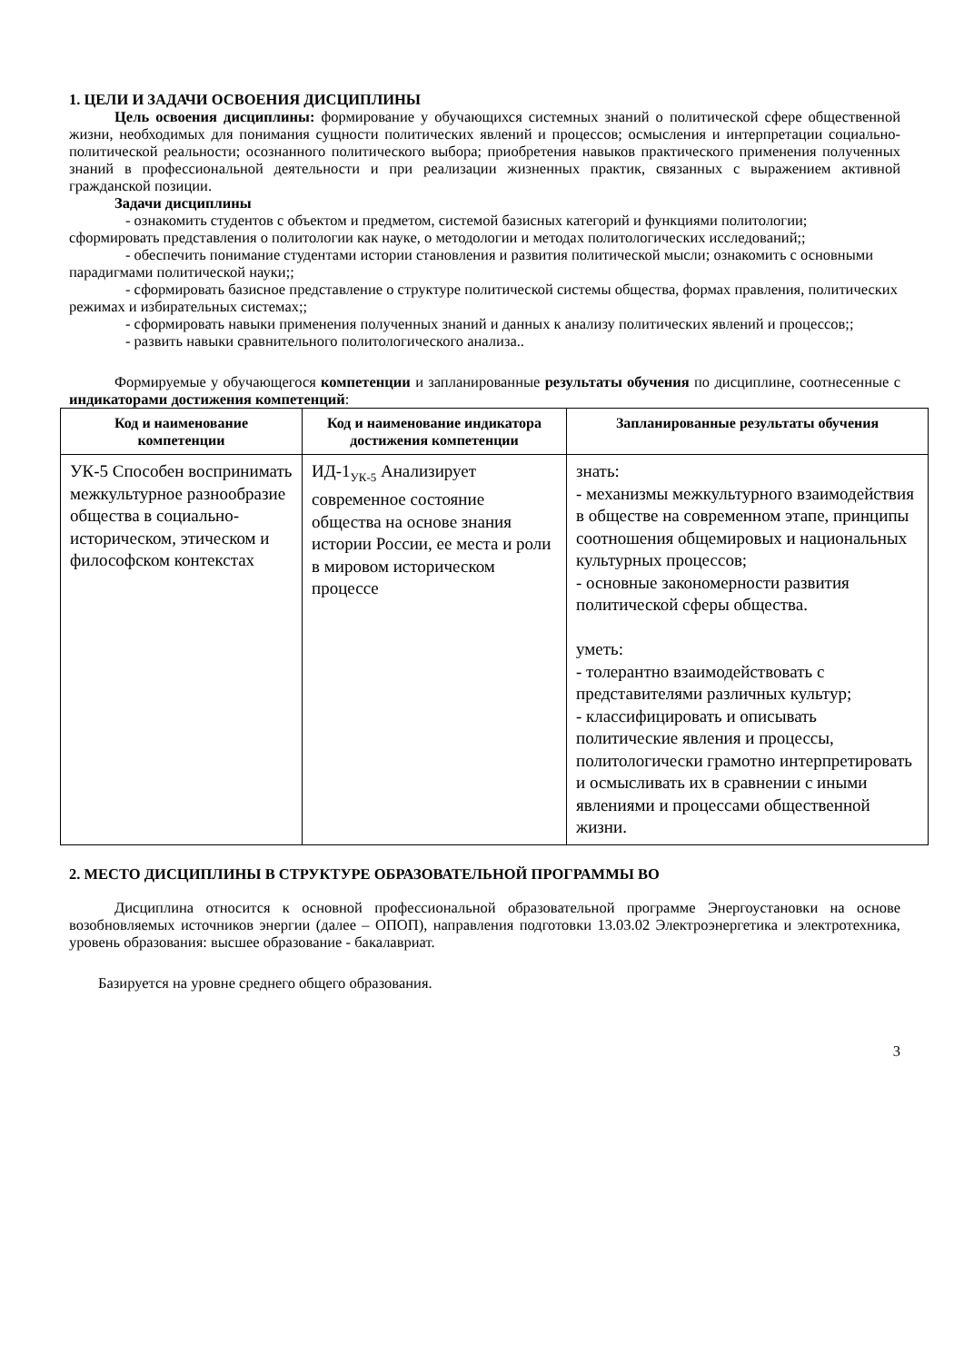1. ЦЕЛИ И ЗАДАЧИ ОСВОЕНИЯ ДИСЦИПЛИНЫ
Цель освоения дисциплины: формирование у обучающихся системных знаний о политической сфере общественной жизни, необходимых для понимания сущности политических явлений и процессов; осмысления и интерпретации социально-политической реальности; осознанного политического выбора; приобретения навыков практического применения полученных знаний в профессиональной деятельности и при реализации жизненных практик, связанных с выражением активной гражданской позиции.
Задачи дисциплины
- ознакомить студентов с объектом и предметом, системой базисных категорий и функциями политологии; сформировать представления о политологии как науке, о методологии и методах политологических исследований;;
- обеспечить понимание студентами истории становления и развития политической мысли; ознакомить с основными парадигмами политической науки;;
- сформировать базисное представление о структуре политической системы общества, формах правления, политических режимах и избирательных системах;;
- сформировать навыки применения полученных знаний и данных к анализу политических явлений и процессов;;
- развить навыки сравнительного политологического анализа..
Формируемые у обучающегося компетенции и запланированные результаты обучения по дисциплине, соотнесенные с индикаторами достижения компетенций:
| Код и наименование компетенции | Код и наименование индикатора достижения компетенции | Запланированные результаты обучения |
| --- | --- | --- |
| УК-5 Способен воспринимать межкультурное разнообразие общества в социально-историческом, этическом и философском контекстах | ИД-1<sub>УК-5</sub> Анализирует современное состояние общества на основе знания истории России, ее места и роли в мировом историческом процессе | знать: - механизмы межкультурного взаимодействия в обществе на современном этапе, принципы соотношения общемировых и национальных культурных процессов; - основные закономерности развития политической сферы общества. уметь: - толерантно взаимодействовать с представителями различных культур; - классифицировать и описывать политические явления и процессы, политологически грамотно интерпретировать и осмысливать их в сравнении с иными явлениями и процессами общественной жизни. |
2. МЕСТО ДИСЦИПЛИНЫ В СТРУКТУРЕ ОБРАЗОВАТЕЛЬНОЙ ПРОГРАММЫ ВО
Дисциплина относится к основной профессиональной образовательной программе Энергоустановки на основе возобновляемых источников энергии (далее – ОПОП), направления подготовки 13.03.02 Электроэнергетика и электротехника, уровень образования: высшее образование - бакалавриат.
Базируется на уровне среднего общего образования.
3